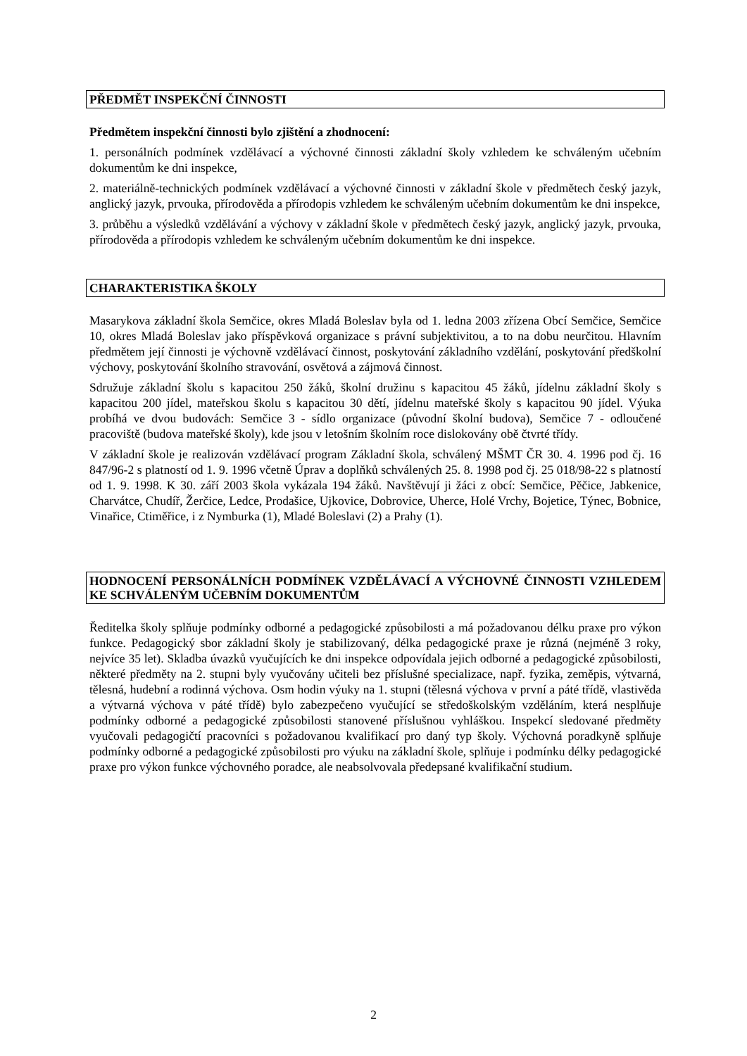PŘEDMĚT INSPEKČNÍ ČINNOSTI
Předmětem inspekční činnosti bylo zjištění a zhodnocení:
1. personálních podmínek vzdělávací a výchovné činnosti základní školy vzhledem ke schváleným učebním dokumentům ke dni inspekce,
2. materiálně-technických podmínek vzdělávací a výchovné činnosti v základní škole v předmětech český jazyk, anglický jazyk, prvouka, přírodověda a přírodopis vzhledem ke schváleným učebním dokumentům ke dni inspekce,
3. průběhu a výsledků vzdělávání a výchovy v základní škole v předmětech český jazyk, anglický jazyk, prvouka, přírodověda a přírodopis vzhledem ke schváleným učebním dokumentům ke dni inspekce.
CHARAKTERISTIKA ŠKOLY
Masarykova základní škola Semčice, okres Mladá Boleslav byla od 1. ledna 2003 zřízena Obcí Semčice, Semčice 10, okres Mladá Boleslav jako příspěvková organizace s právní subjektivitou, a to na dobu neurčitou. Hlavním předmětem její činnosti je výchovně vzdělávací činnost, poskytování základního vzdělání, poskytování předškolní výchovy, poskytování školního stravování, osvětová a zájmová činnost.
Sdružuje základní školu s kapacitou 250 žáků, školní družinu s kapacitou 45 žáků, jídelnu základní školy s kapacitou 200 jídel, mateřskou školu s kapacitou 30 dětí, jídelnu mateřské školy s kapacitou 90 jídel. Výuka probíhá ve dvou budovách: Semčice 3 - sídlo organizace (původní školní budova), Semčice 7 - odloučené pracoviště (budova mateřské školy), kde jsou v letošním školním roce dislokovány obě čtvrté třídy.
V základní škole je realizován vzdělávací program Základní škola, schválený MŠMT ČR 30. 4. 1996 pod čj. 16 847/96-2 s platností od 1. 9. 1996 včetně Úprav a doplňků schválených 25. 8. 1998 pod čj. 25 018/98-22 s platností od 1. 9. 1998. K 30. září 2003 škola vykázala 194 žáků. Navštěvují ji žáci z obcí: Semčice, Pěčice, Jabkenice, Charvátce, Chudíř, Žerčice, Ledce, Prodašice, Ujkovice, Dobrovice, Uherce, Holé Vrchy, Bojetice, Týnec, Bobnice, Vinařice, Ctiměřice, i z Nymburka (1), Mladé Boleslavi (2) a Prahy (1).
HODNOCENÍ PERSONÁLNÍCH PODMÍNEK VZDĚLÁVACÍ A VÝCHOVNÉ ČINNOSTI VZHLEDEM KE SCHVÁLENÝM UČEBNÍM DOKUMENTŮM
Ředitelka školy splňuje podmínky odborné a pedagogické způsobilosti a má požadovanou délku praxe pro výkon funkce. Pedagogický sbor základní školy je stabilizovaný, délka pedagogické praxe je různá (nejméně 3 roky, nejvíce 35 let). Skladba úvazků vyučujících ke dni inspekce odpovídala jejich odborné a pedagogické způsobilosti, některé předměty na 2. stupni byly vyučovány učiteli bez příslušné specializace, např. fyzika, zeměpis, výtvarná, tělesná, hudební a rodinná výchova. Osm hodin výuky na 1. stupni (tělesná výchova v první a páté třídě, vlastivěda a výtvarná výchova v páté třídě) bylo zabezpečeno vyučující se středoškolským vzděláním, která nesplňuje podmínky odborné a pedagogické způsobilosti stanovené příslušnou vyhláškou. Inspekcí sledované předměty vyučovali pedagogičtí pracovníci s požadovanou kvalifikací pro daný typ školy. Výchovná poradkyně splňuje podmínky odborné a pedagogické způsobilosti pro výuku na základní škole, splňuje i podmínku délky pedagogické praxe pro výkon funkce výchovného poradce, ale neabsolvovala předepsané kvalifikační studium.
2